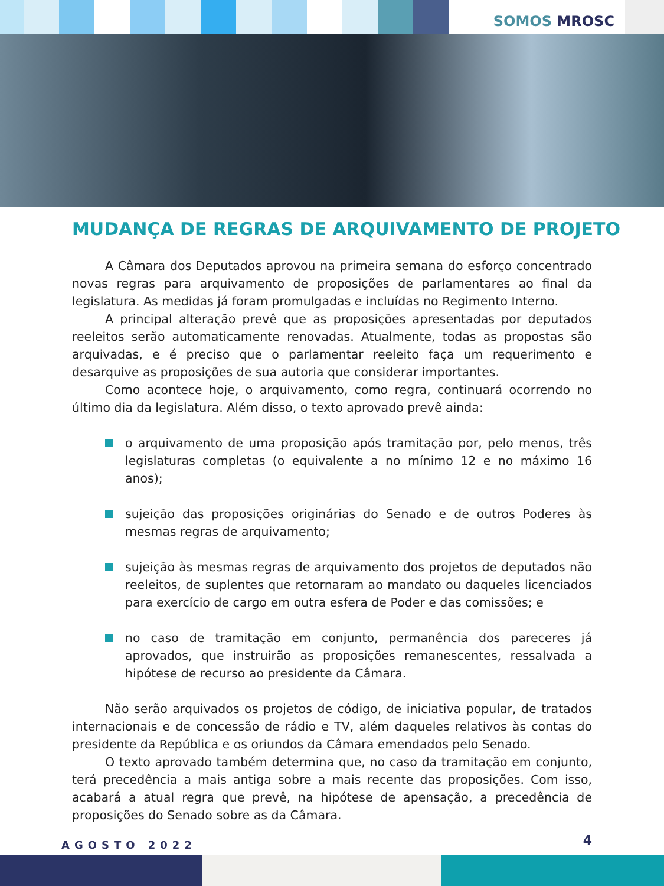SOMOS MROSC
MUDANÇA DE REGRAS DE ARQUIVAMENTO DE PROJETO
A Câmara dos Deputados aprovou na primeira semana do esforço concentrado novas regras para arquivamento de proposições de parlamentares ao final da legislatura. As medidas já foram promulgadas e incluídas no Regimento Interno.
A principal alteração prevê que as proposições apresentadas por deputados reeleitos serão automaticamente renovadas. Atualmente, todas as propostas são arquivadas, e é preciso que o parlamentar reeleito faça um requerimento e desarquive as proposições de sua autoria que considerar importantes.
Como acontece hoje, o arquivamento, como regra, continuará ocorrendo no último dia da legislatura. Além disso, o texto aprovado prevê ainda:
o arquivamento de uma proposição após tramitação por, pelo menos, três legislaturas completas (o equivalente a no mínimo 12 e no máximo 16 anos);
sujeição das proposições originárias do Senado e de outros Poderes às mesmas regras de arquivamento;
sujeição às mesmas regras de arquivamento dos projetos de deputados não reeleitos, de suplentes que retornaram ao mandato ou daqueles licenciados para exercício de cargo em outra esfera de Poder e das comissões; e
no caso de tramitação em conjunto, permanência dos pareceres já aprovados, que instruirão as proposições remanescentes, ressalvada a hipótese de recurso ao presidente da Câmara.
Não serão arquivados os projetos de código, de iniciativa popular, de tratados internacionais e de concessão de rádio e TV, além daqueles relativos às contas do presidente da República e os oriundos da Câmara emendados pelo Senado.
O texto aprovado também determina que, no caso da tramitação em conjunto, terá precedência a mais antiga sobre a mais recente das proposições. Com isso, acabará a atual regra que prevê, na hipótese de apensação, a precedência de proposições do Senado sobre as da Câmara.
AGOSTO 2022 4